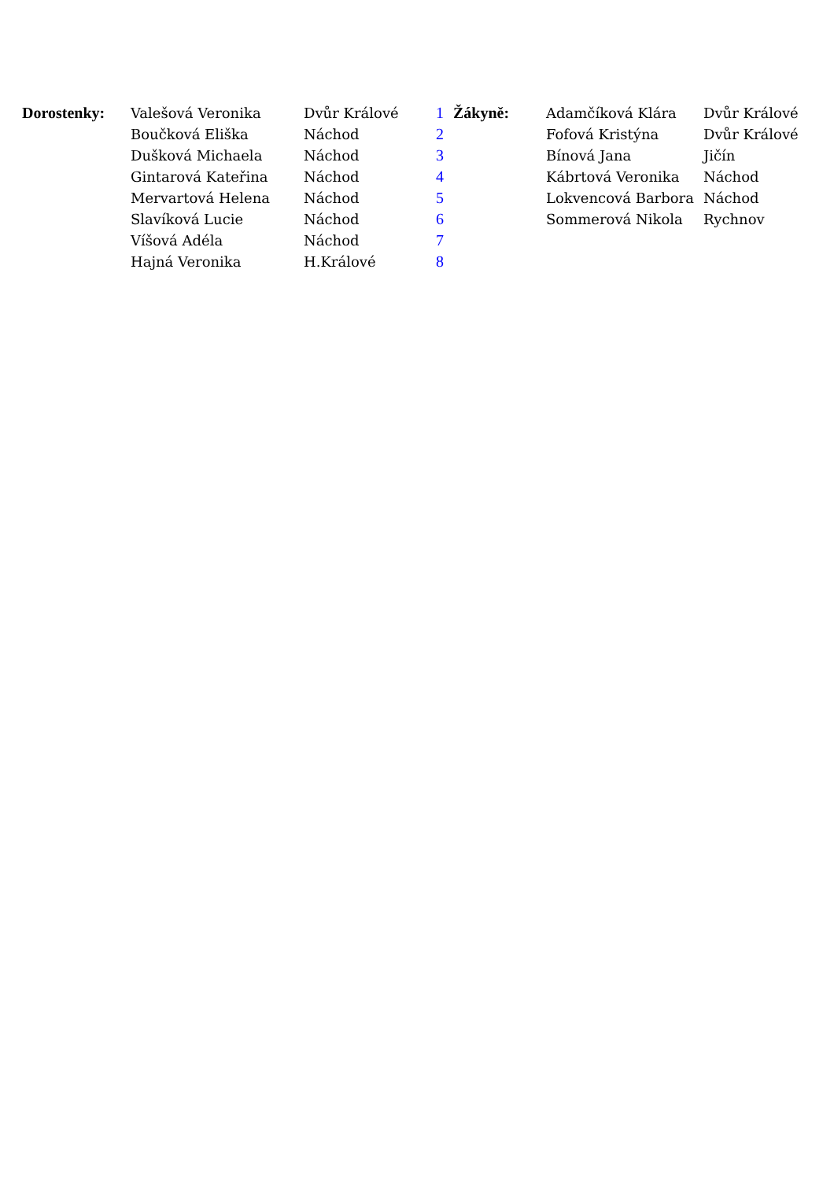| Dorostenky: | Valešová Veronika | Dvůr Králové | 1 | Žákyně: | Adamčíková Klára | Dvůr Králové |
| | Boučková Eliška | Náchod | 2 | | Fofová Kristýna | Dvůr Králové |
| | Dušková Michaela | Náchod | 3 | | Bínová Jana | Jičín |
| | Gintarová Kateřina | Náchod | 4 | | Kábrtová Veronika | Náchod |
| | Mervartová Helena | Náchod | 5 | | Lokvencová Barbora | Náchod |
| | Slavíková Lucie | Náchod | 6 | | Sommerová Nikola | Rychnov |
| | Víšová Adéla | Náchod | 7 | | | |
| | Hajná Veronika | H.Králové | 8 | | | |